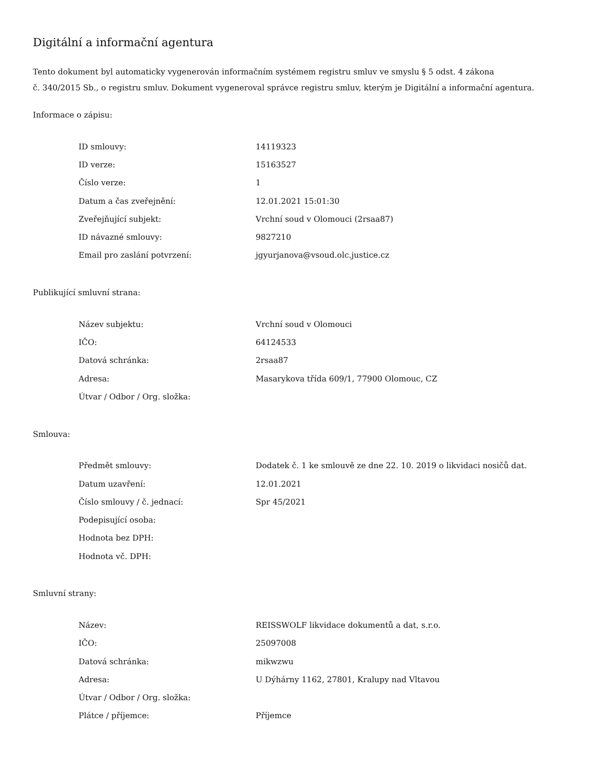Digitální a informační agentura
Tento dokument byl automaticky vygenerován informačním systémem registru smluv ve smyslu § 5 odst. 4 zákona
č. 340/2015 Sb., o registru smluv. Dokument vygeneroval správce registru smluv, kterým je Digitální a informační agentura.
Informace o zápisu:
| ID smlouvy: | 14119323 |
| ID verze: | 15163527 |
| Číslo verze: | 1 |
| Datum a čas zveřejnění: | 12.01.2021 15:01:30 |
| Zveřejňující subjekt: | Vrchní soud v Olomouci (2rsaa87) |
| ID návazné smlouvy: | 9827210 |
| Email pro zaslání potvrzení: | jgyurjanova@vsoud.olc.justice.cz |
Publikující smluvní strana:
| Název subjektu: | Vrchní soud v Olomouci |
| IČO: | 64124533 |
| Datová schránka: | 2rsaa87 |
| Adresa: | Masarykova třída 609/1, 77900 Olomouc, CZ |
| Útvar / Odbor / Org. složka: | |
Smlouva:
| Předmět smlouvy: | Dodatek č. 1 ke smlouvě ze dne 22. 10. 2019 o likvidaci nosičů dat. |
| Datum uzavření: | 12.01.2021 |
| Číslo smlouvy / č. jednací: | Spr 45/2021 |
| Podepisující osoba: | |
| Hodnota bez DPH: | |
| Hodnota vč. DPH: | |
Smluvní strany:
| Název: | REISSWOLF likvidace dokumentů a dat, s.r.o. |
| IČO: | 25097008 |
| Datová schránka: | mikwzwu |
| Adresa: | U Dýhárny 1162, 27801, Kralupy nad Vltavou |
| Útvar / Odbor / Org. složka: | |
| Plátce / příjemce: | Příjemce |